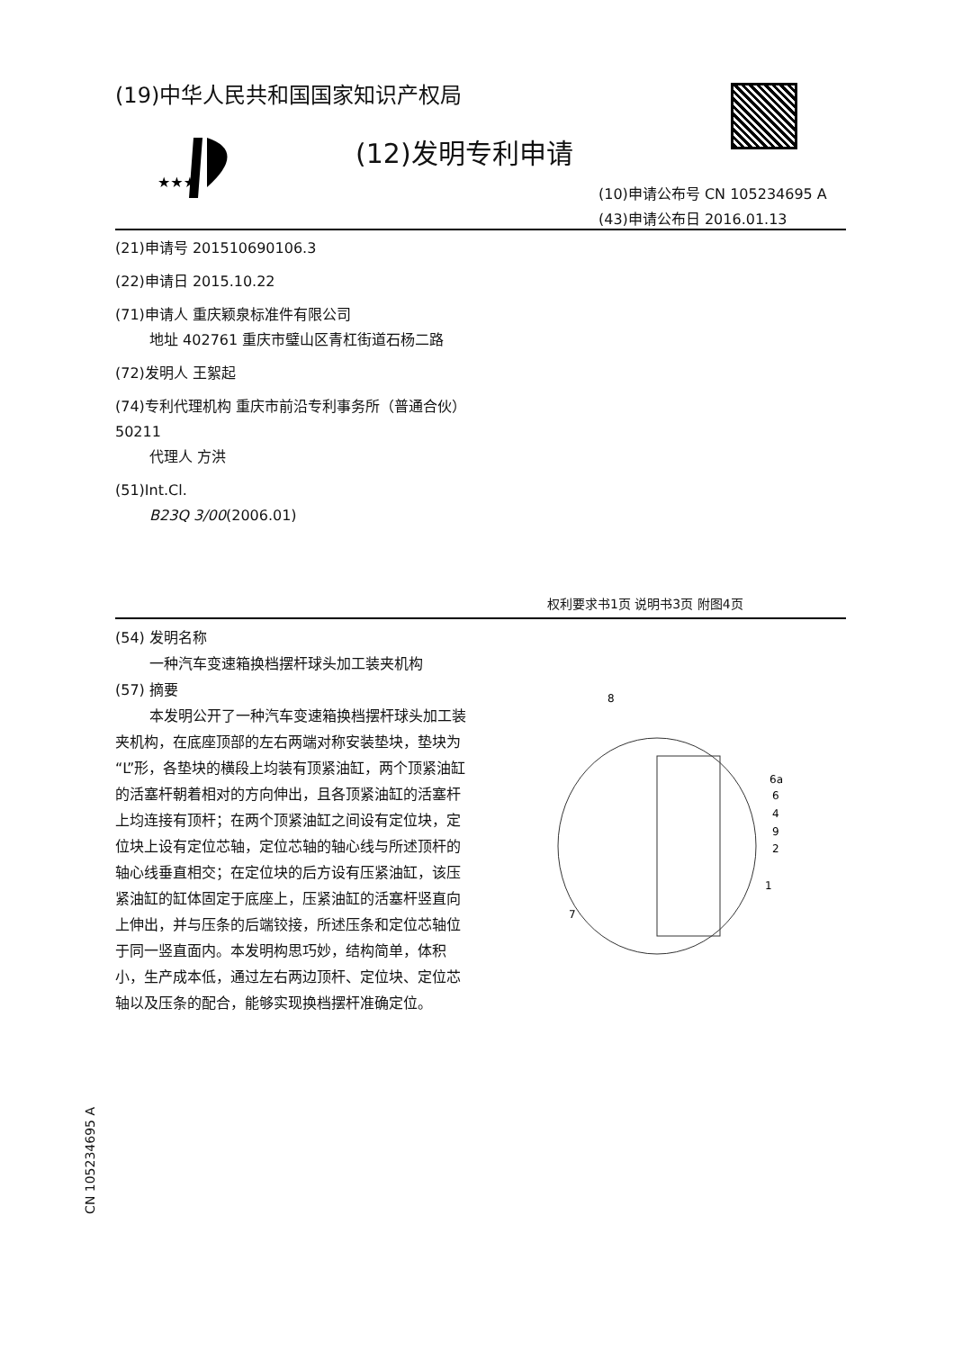(19)中华人民共和国国家知识产权局
★★★
(12)发明专利申请
(10)申请公布号 CN 105234695 A
(43)申请公布日 2016.01.13
(21)申请号 201510690106.3
(22)申请日 2015.10.22
(71)申请人 重庆颖泉标准件有限公司
地址 402761 重庆市璧山区青杠街道石杨二路
(72)发明人 王絮起
(74)专利代理机构 重庆市前沿专利事务所（普通合伙） 50211
代理人 方洪
(51)Int.Cl.
B23Q 3/00(2006.01)
权利要求书1页 说明书3页 附图4页
(54) 发明名称
一种汽车变速箱换档摆杆球头加工装夹机构
(57) 摘要
本发明公开了一种汽车变速箱换档摆杆球头加工装夹机构，在底座顶部的左右两端对称安装垫块，垫块为“L”形，各垫块的横段上均装有顶紧油缸，两个顶紧油缸的活塞杆朝着相对的方向伸出，且各顶紧油缸的活塞杆上均连接有顶杆；在两个顶紧油缸之间设有定位块，定位块上设有定位芯轴，定位芯轴的轴心线与所述顶杆的轴心线垂直相交；在定位块的后方设有压紧油缸，该压紧油缸的缸体固定于底座上，压紧油缸的活塞杆竖直向上伸出，并与压条的后端铰接，所述压条和定位芯轴位于同一竖直面内。本发明构思巧妙，结构简单，体积小，生产成本低，通过左右两边顶杆、定位块、定位芯轴以及压条的配合，能够实现换档摆杆准确定位。
8
6a
6
4
9
2
1
7
CN 105234695 A